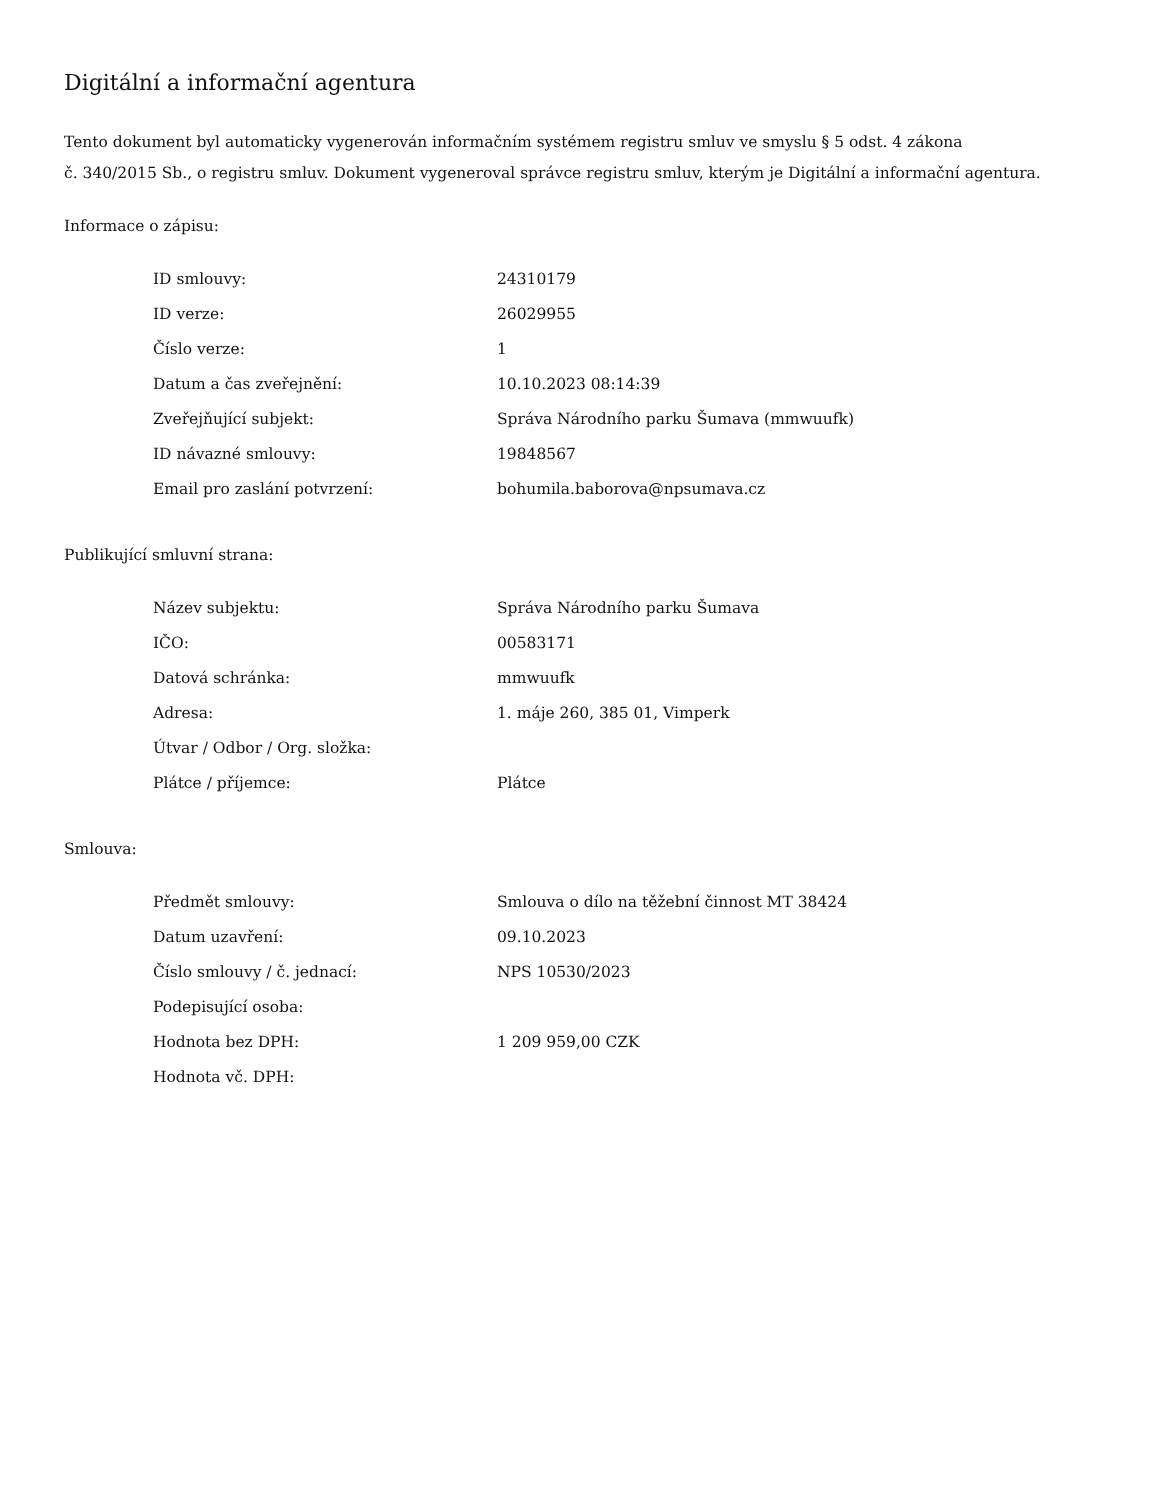Digitální a informační agentura
Tento dokument byl automaticky vygenerován informačním systémem registru smluv ve smyslu § 5 odst. 4 zákona
č. 340/2015 Sb., o registru smluv. Dokument vygeneroval správce registru smluv, kterým je Digitální a informační agentura.
Informace o zápisu:
| ID smlouvy: | 24310179 |
| ID verze: | 26029955 |
| Číslo verze: | 1 |
| Datum a čas zveřejnění: | 10.10.2023 08:14:39 |
| Zveřejňující subjekt: | Správa Národního parku Šumava (mmwuufk) |
| ID návazné smlouvy: | 19848567 |
| Email pro zaslání potvrzení: | bohumila.baborova@npsumava.cz |
Publikující smluvní strana:
| Název subjektu: | Správa Národního parku Šumava |
| IČO: | 00583171 |
| Datová schránka: | mmwuufk |
| Adresa: | 1. máje 260, 385 01, Vimperk |
| Útvar / Odbor / Org. složka: | |
| Plátce / příjemce: | Plátce |
Smlouva:
| Předmět smlouvy: | Smlouva o dílo na těžební činnost MT 38424 |
| Datum uzavření: | 09.10.2023 |
| Číslo smlouvy / č. jednací: | NPS 10530/2023 |
| Podepisující osoba: | |
| Hodnota bez DPH: | 1 209 959,00 CZK |
| Hodnota vč. DPH: | |